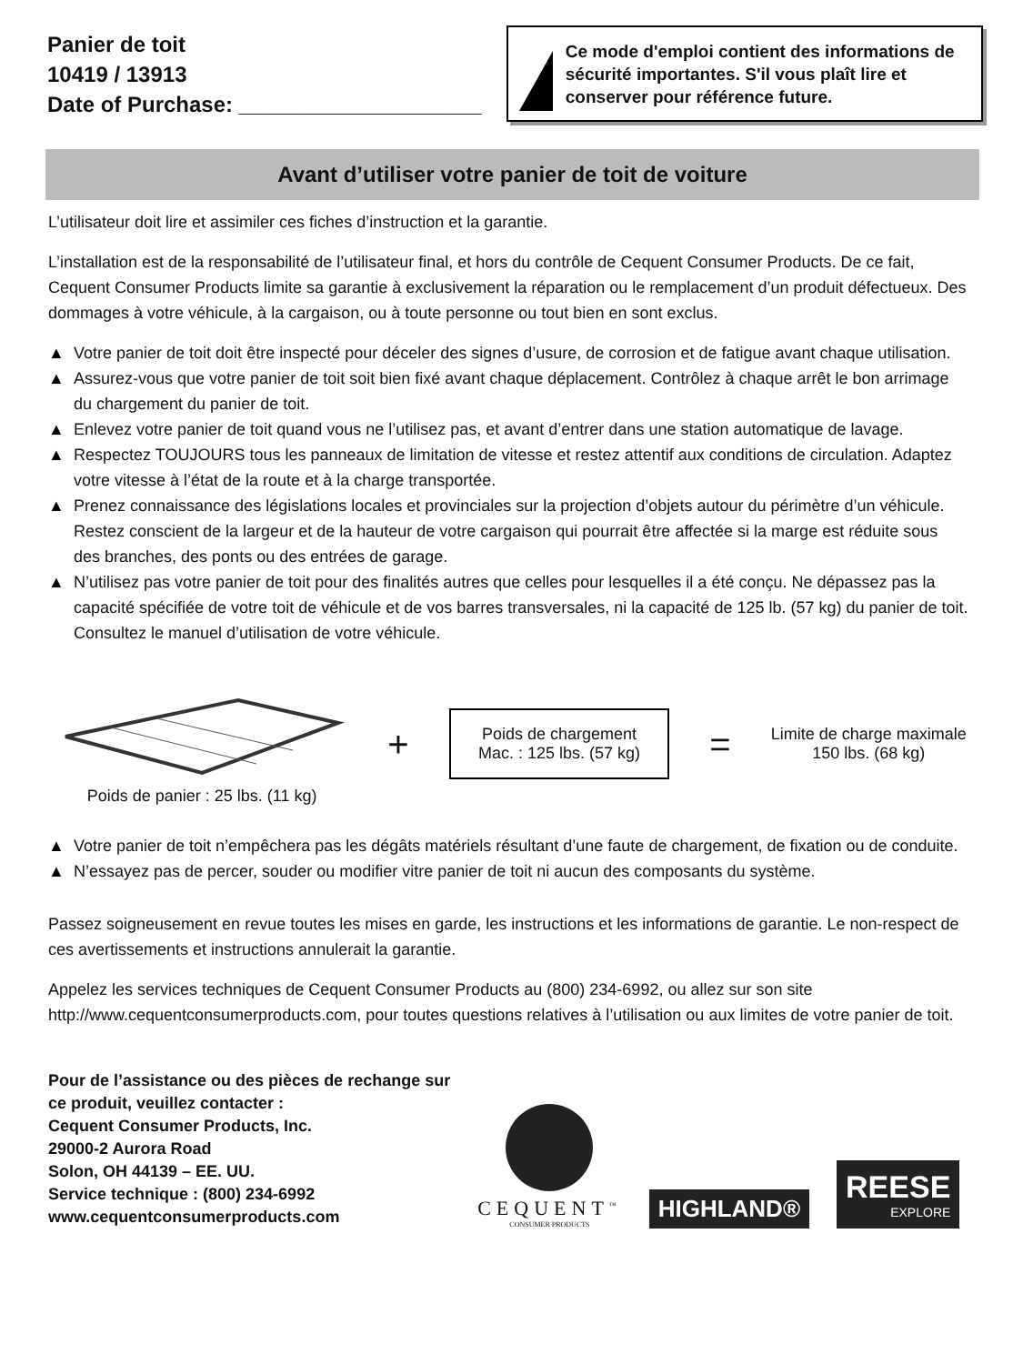Panier de toit
10419 / 13913
Date of Purchase: ____________________
Ce mode d'emploi contient des informations de sécurité importantes. S'il vous plaît lire et conserver pour référence future.
Avant d’utiliser votre panier de toit de voiture
L’utilisateur doit lire et assimiler ces fiches d’instruction et la garantie.
L’installation est de la responsabilité de l’utilisateur final, et hors du contrôle de Cequent Consumer Products. De ce fait, Cequent Consumer Products limite sa garantie à exclusivement la réparation ou le remplacement d’un produit défectueux. Des dommages à votre véhicule, à la cargaison, ou à toute personne ou tout bien en sont exclus.
▲ Votre panier de toit doit être inspecté pour déceler des signes d’usure, de corrosion et de fatigue avant chaque utilisation.
▲ Assurez-vous que votre panier de toit soit bien fixé avant chaque déplacement. Contrôlez à chaque arrêt le bon arrimage du chargement du panier de toit.
▲ Enlevez votre panier de toit quand vous ne l’utilisez pas, et avant d’entrer dans une station automatique de lavage.
▲ Respectez TOUJOURS tous les panneaux de limitation de vitesse et restez attentif aux conditions de circulation. Adaptez votre vitesse à l’état de la route et à la charge transportée.
▲ Prenez connaissance des législations locales et provinciales sur la projection d’objets autour du périmètre d’un véhicule. Restez conscient de la largeur et de la hauteur de votre cargaison qui pourrait être affectée si la marge est réduite sous des branches, des ponts ou des entrées de garage.
▲ N’utilisez pas votre panier de toit pour des finalités autres que celles pour lesquelles il a été conçu. Ne dépassez pas la capacité spécifiée de votre toit de véhicule et de vos barres transversales, ni la capacité de 125 lb. (57 kg) du panier de toit. Consultez le manuel d’utilisation de votre véhicule.
Poids de panier : 25 lbs. (11 kg)
+
Poids de chargement
Mac. : 125 lbs. (57 kg)
=
Limite de charge maximale
150 lbs. (68 kg)
▲ Votre panier de toit n’empêchera pas les dégâts matériels résultant d’une faute de chargement, de fixation ou de conduite.
▲ N’essayez pas de percer, souder ou modifier vitre panier de toit ni aucun des composants du système.
Passez soigneusement en revue toutes les mises en garde, les instructions et les informations de garantie. Le non-respect de ces avertissements et instructions annulerait la garantie.
Appelez les services techniques de Cequent Consumer Products au (800) 234-6992, ou allez sur son site http://www.cequentconsumerproducts.com, pour toutes questions relatives à l’utilisation ou aux limites de votre panier de toit.
Pour de l’assistance ou des pièces de rechange sur
ce produit, veuillez contacter :
Cequent Consumer Products, Inc.
29000-2 Aurora Road
Solon, OH 44139 – EE. UU.
Service technique : (800) 234-6992
www.cequentconsumerproducts.com
CEQUENT<sup>™</sup>
CONSUMER PRODUCTS
HIGHLAND®
REESE
EXPLORE